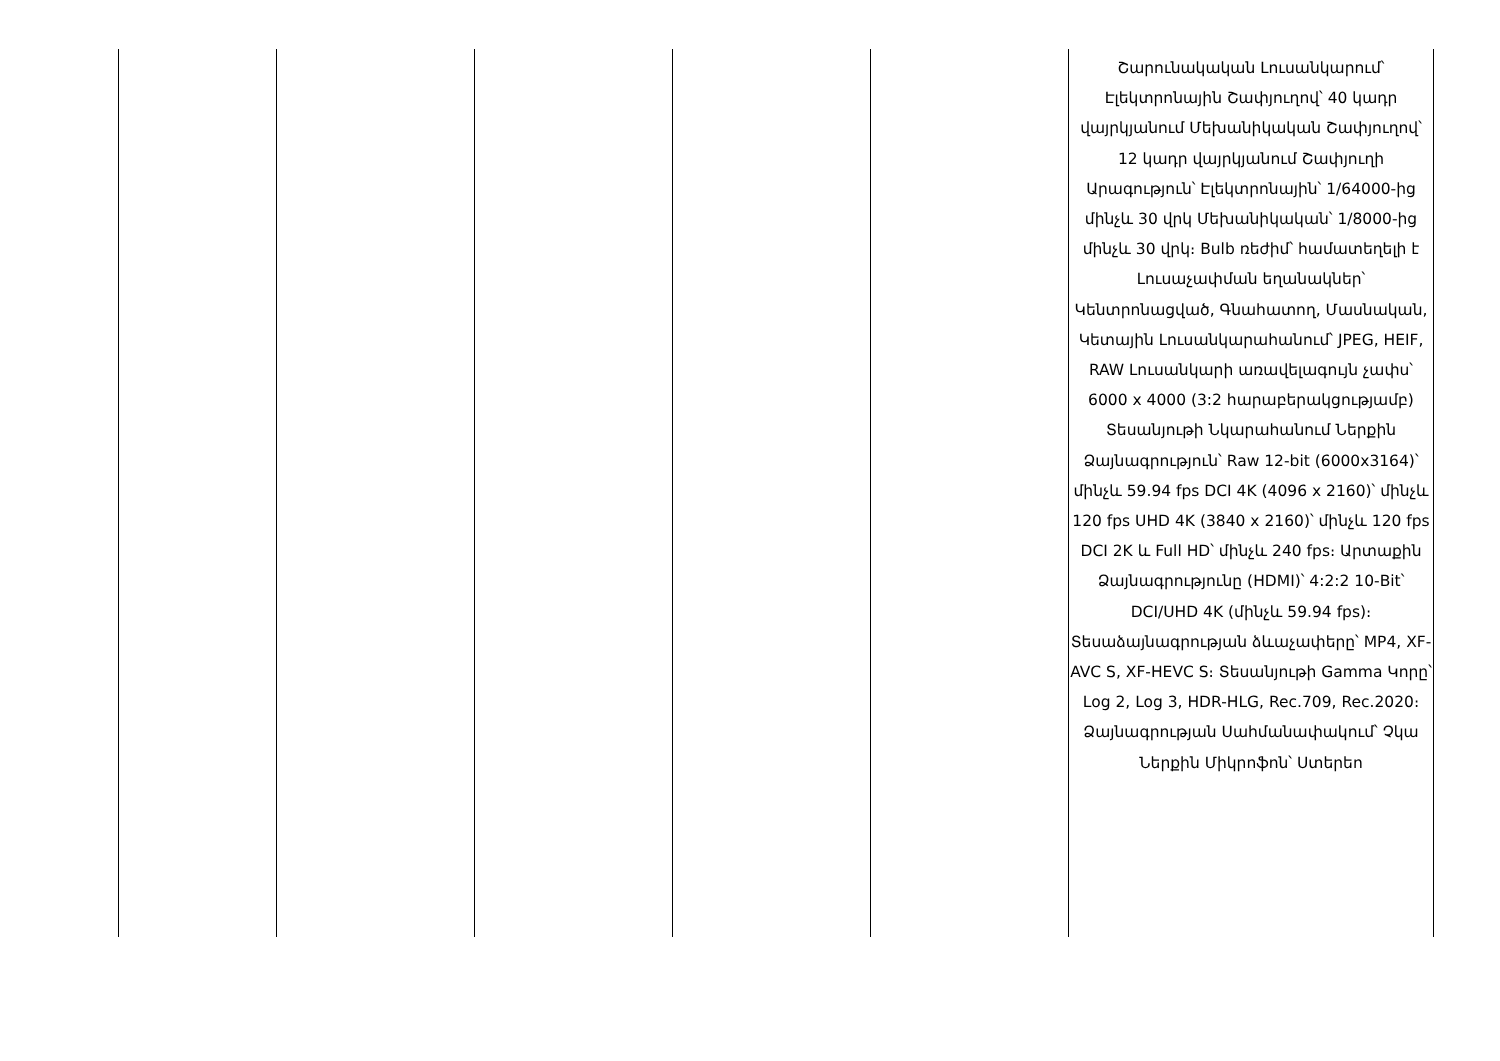| | | | | | Շարունակական Լուսանկարում՝ Էլեկտրոնային Շափյուղով՝ 40 կադր վայրկյանում Մեխանիկական Շափյուղով՝ 12 կադր վայրկյանում Շափյուղի Արագություն՝ Էլեկտրոնային՝ 1/64000-ից մինչև 30 վրկ Մեխանիկական՝ 1/8000-ից մինչև 30 վրկ։ Bulb ռեժիմ՝ համատեղելի է Լուսաչափման եղանակներ՝ Կենտրոնացված, Գնահատող, Մասնական, Կետային Լուսանկարահանում՝ JPEG, HEIF, RAW Լուսանկարի առավելագույն չափս՝ 6000 x 4000 (3:2 հարաբերակցությամբ) Տեսանյութի Նկարահանում Ներքին Ձայնագրություն՝ Raw 12-bit (6000x3164)՝ մինչև 59.94 fps DCI 4K (4096 x 2160)՝ մինչև 120 fps UHD 4K (3840 x 2160)՝ մինչև 120 fps DCI 2K և Full HD՝ մինչև 240 fps։ Արտաքին Ձայնագրությունը (HDMI)՝ 4:2:2 10-Bit՝ DCI/UHD 4K (մինչև 59.94 fps)։ Տեսաձայնագրության ձևաչափերը՝ MP4, XF-AVC S, XF-HEVC S։ Տեսանյութի Gamma Կորը՝ Log 2, Log 3, HDR-HLG, Rec.709, Rec.2020։ Ձայնագրության Սահմանափակում՝ Չկա Ներքին Միկրոֆոն՝ Ստերեո |